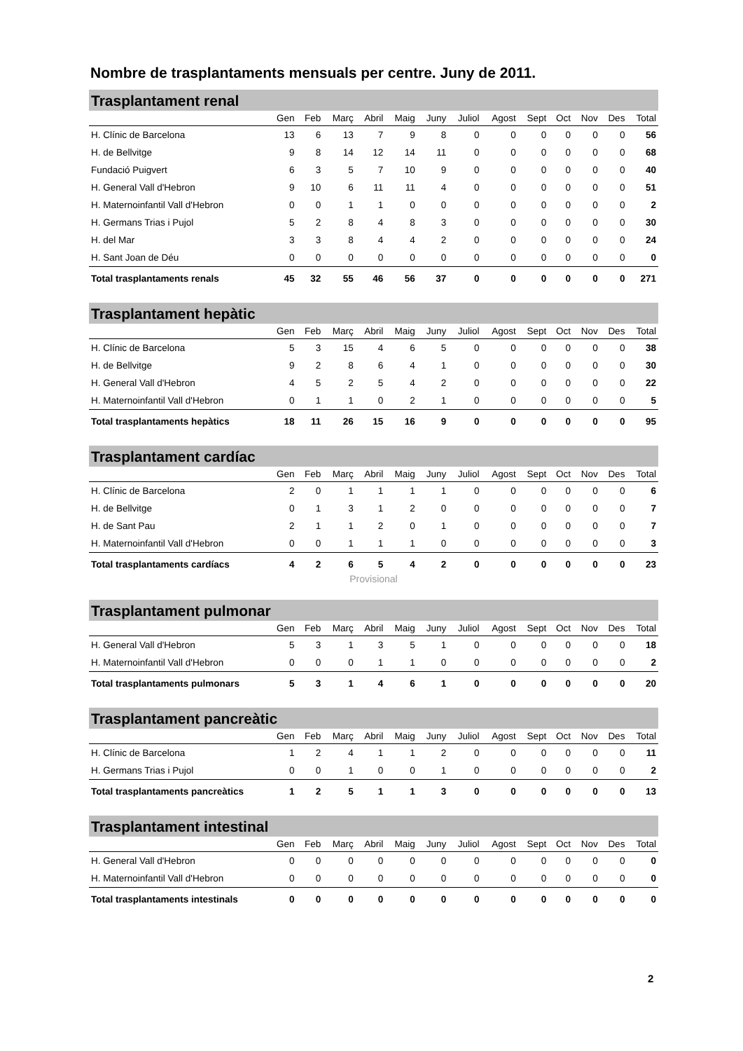Nombre de trasplantaments mensuals per centre. Juny de 2011.
Trasplantament renal
| | Gen | Feb | Març | Abril | Maig | Juny | Juliol | Agost | Sept | Oct | Nov | Des | Total |
| --- | --- | --- | --- | --- | --- | --- | --- | --- | --- | --- | --- | --- | --- |
| H. Clínic de Barcelona | 13 | 6 | 13 | 7 | 9 | 8 | 0 | 0 | 0 | 0 | 0 | 0 | 56 |
| H. de Bellvitge | 9 | 8 | 14 | 12 | 14 | 11 | 0 | 0 | 0 | 0 | 0 | 0 | 68 |
| Fundació Puigvert | 6 | 3 | 5 | 7 | 10 | 9 | 0 | 0 | 0 | 0 | 0 | 0 | 40 |
| H. General Vall d'Hebron | 9 | 10 | 6 | 11 | 11 | 4 | 0 | 0 | 0 | 0 | 0 | 0 | 51 |
| H. Maternoinfantil Vall d'Hebron | 0 | 0 | 1 | 1 | 0 | 0 | 0 | 0 | 0 | 0 | 0 | 0 | 2 |
| H. Germans Trias i Pujol | 5 | 2 | 8 | 4 | 8 | 3 | 0 | 0 | 0 | 0 | 0 | 0 | 30 |
| H. del Mar | 3 | 3 | 8 | 4 | 4 | 2 | 0 | 0 | 0 | 0 | 0 | 0 | 24 |
| H. Sant Joan de Déu | 0 | 0 | 0 | 0 | 0 | 0 | 0 | 0 | 0 | 0 | 0 | 0 | 0 |
| Total trasplantaments renals | 45 | 32 | 55 | 46 | 56 | 37 | 0 | 0 | 0 | 0 | 0 | 0 | 271 |
Trasplantament hepàtic
| | Gen | Feb | Març | Abril | Maig | Juny | Juliol | Agost | Sept | Oct | Nov | Des | Total |
| --- | --- | --- | --- | --- | --- | --- | --- | --- | --- | --- | --- | --- | --- |
| H. Clínic de Barcelona | 5 | 3 | 15 | 4 | 6 | 5 | 0 | 0 | 0 | 0 | 0 | 0 | 38 |
| H. de Bellvitge | 9 | 2 | 8 | 6 | 4 | 1 | 0 | 0 | 0 | 0 | 0 | 0 | 30 |
| H. General Vall d'Hebron | 4 | 5 | 2 | 5 | 4 | 2 | 0 | 0 | 0 | 0 | 0 | 0 | 22 |
| H. Maternoinfantil Vall d'Hebron | 0 | 1 | 1 | 0 | 2 | 1 | 0 | 0 | 0 | 0 | 0 | 0 | 5 |
| Total trasplantaments hepàtics | 18 | 11 | 26 | 15 | 16 | 9 | 0 | 0 | 0 | 0 | 0 | 0 | 95 |
Trasplantament cardíac
| | Gen | Feb | Març | Abril | Maig | Juny | Juliol | Agost | Sept | Oct | Nov | Des | Total |
| --- | --- | --- | --- | --- | --- | --- | --- | --- | --- | --- | --- | --- | --- |
| H. Clínic de Barcelona | 2 | 0 | 1 | 1 | 1 | 1 | 0 | 0 | 0 | 0 | 0 | 0 | 6 |
| H. de Bellvitge | 0 | 1 | 3 | 1 | 2 | 0 | 0 | 0 | 0 | 0 | 0 | 0 | 7 |
| H. de Sant Pau | 2 | 1 | 1 | 2 | 0 | 1 | 0 | 0 | 0 | 0 | 0 | 0 | 7 |
| H. Maternoinfantil Vall d'Hebron | 0 | 0 | 1 | 1 | 1 | 0 | 0 | 0 | 0 | 0 | 0 | 0 | 3 |
| Total trasplantaments cardíacs | 4 | 2 | 6 | 5 | 4 | 2 | 0 | 0 | 0 | 0 | 0 | 0 | 23 |
Provisional
Trasplantament pulmonar
| | Gen | Feb | Març | Abril | Maig | Juny | Juliol | Agost | Sept | Oct | Nov | Des | Total |
| --- | --- | --- | --- | --- | --- | --- | --- | --- | --- | --- | --- | --- | --- |
| H. General Vall d'Hebron | 5 | 3 | 1 | 3 | 5 | 1 | 0 | 0 | 0 | 0 | 0 | 0 | 18 |
| H. Maternoinfantil Vall d'Hebron | 0 | 0 | 0 | 1 | 1 | 0 | 0 | 0 | 0 | 0 | 0 | 0 | 2 |
| Total trasplantaments pulmonars | 5 | 3 | 1 | 4 | 6 | 1 | 0 | 0 | 0 | 0 | 0 | 0 | 20 |
Trasplantament pancreàtic
| | Gen | Feb | Març | Abril | Maig | Juny | Juliol | Agost | Sept | Oct | Nov | Des | Total |
| --- | --- | --- | --- | --- | --- | --- | --- | --- | --- | --- | --- | --- | --- |
| H. Clínic de Barcelona | 1 | 2 | 4 | 1 | 1 | 2 | 0 | 0 | 0 | 0 | 0 | 0 | 11 |
| H. Germans Trias i Pujol | 0 | 0 | 1 | 0 | 0 | 1 | 0 | 0 | 0 | 0 | 0 | 0 | 2 |
| Total trasplantaments pancreàtics | 1 | 2 | 5 | 1 | 1 | 3 | 0 | 0 | 0 | 0 | 0 | 0 | 13 |
Trasplantament intestinal
| | Gen | Feb | Març | Abril | Maig | Juny | Juliol | Agost | Sept | Oct | Nov | Des | Total |
| --- | --- | --- | --- | --- | --- | --- | --- | --- | --- | --- | --- | --- | --- |
| H. General Vall d'Hebron | 0 | 0 | 0 | 0 | 0 | 0 | 0 | 0 | 0 | 0 | 0 | 0 | 0 |
| H. Maternoinfantil Vall d'Hebron | 0 | 0 | 0 | 0 | 0 | 0 | 0 | 0 | 0 | 0 | 0 | 0 | 0 |
| Total trasplantaments intestinals | 0 | 0 | 0 | 0 | 0 | 0 | 0 | 0 | 0 | 0 | 0 | 0 | 0 |
2